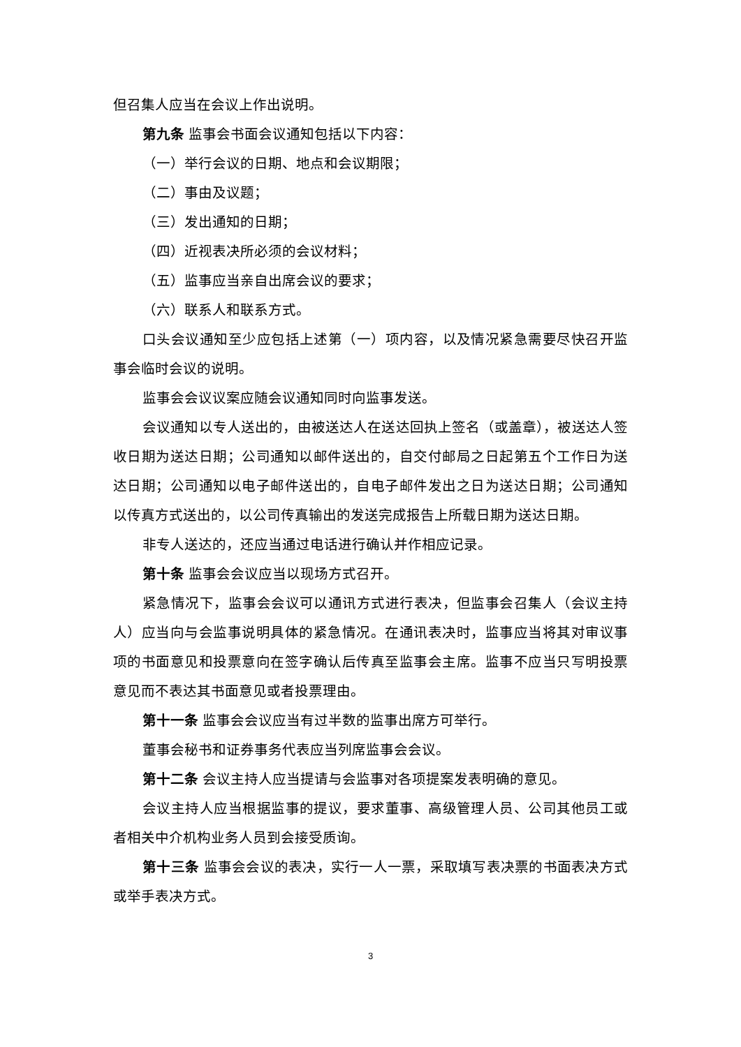但召集人应当在会议上作出说明。
第九条 监事会书面会议通知包括以下内容：
（一）举行会议的日期、地点和会议期限；
（二）事由及议题；
（三）发出通知的日期；
（四）近视表决所必须的会议材料；
（五）监事应当亲自出席会议的要求；
（六）联系人和联系方式。
口头会议通知至少应包括上述第（一）项内容，以及情况紧急需要尽快召开监事会临时会议的说明。
监事会会议议案应随会议通知同时向监事发送。
会议通知以专人送出的，由被送达人在送达回执上签名（或盖章），被送达人签收日期为送达日期；公司通知以邮件送出的，自交付邮局之日起第五个工作日为送达日期；公司通知以电子邮件送出的，自电子邮件发出之日为送达日期；公司通知以传真方式送出的，以公司传真输出的发送完成报告上所载日期为送达日期。
非专人送达的，还应当通过电话进行确认并作相应记录。
第十条 监事会会议应当以现场方式召开。
紧急情况下，监事会会议可以通讯方式进行表决，但监事会召集人（会议主持人）应当向与会监事说明具体的紧急情况。在通讯表决时，监事应当将其对审议事项的书面意见和投票意向在签字确认后传真至监事会主席。监事不应当只写明投票意见而不表达其书面意见或者投票理由。
第十一条 监事会会议应当有过半数的监事出席方可举行。
董事会秘书和证券事务代表应当列席监事会会议。
第十二条 会议主持人应当提请与会监事对各项提案发表明确的意见。
会议主持人应当根据监事的提议，要求董事、高级管理人员、公司其他员工或者相关中介机构业务人员到会接受质询。
第十三条 监事会会议的表决，实行一人一票，采取填写表决票的书面表决方式或举手表决方式。
3